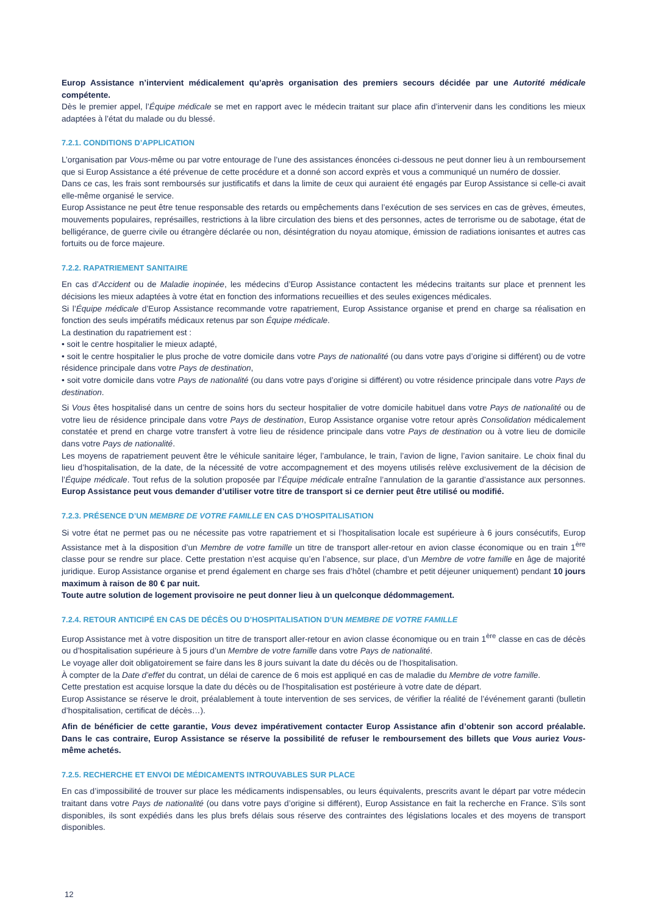Europ Assistance n’intervient médicalement qu’après organisation des premiers secours décidée par une Autorité médicale compétente.
Dès le premier appel, l’Équipe médicale se met en rapport avec le médecin traitant sur place afin d’intervenir dans les conditions les mieux adaptées à l’état du malade ou du blessé.
7.2.1. CONDITIONS D’APPLICATION
L’organisation par Vous-même ou par votre entourage de l’une des assistances énoncées ci-dessous ne peut donner lieu à un remboursement que si Europ Assistance a été prévenue de cette procédure et a donné son accord exprès et vous a communiqué un numéro de dossier.
Dans ce cas, les frais sont remboursés sur justificatifs et dans la limite de ceux qui auraient été engagés par Europ Assistance si celle-ci avait elle-même organisé le service.
Europ Assistance ne peut être tenue responsable des retards ou empêchements dans l’exécution de ses services en cas de grèves, émeutes, mouvements populaires, représailles, restrictions à la libre circulation des biens et des personnes, actes de terrorisme ou de sabotage, état de belligérance, de guerre civile ou étrangère déclarée ou non, désintégration du noyau atomique, émission de radiations ionisantes et autres cas fortuits ou de force majeure.
7.2.2. RAPATRIEMENT SANITAIRE
En cas d’Accident ou de Maladie inopinée, les médecins d’Europ Assistance contactent les médecins traitants sur place et prennent les décisions les mieux adaptées à votre état en fonction des informations recueillies et des seules exigences médicales.
Si l’Équipe médicale d’Europ Assistance recommande votre rapatriement, Europ Assistance organise et prend en charge sa réalisation en fonction des seuls impératifs médicaux retenus par son Équipe médicale.
La destination du rapatriement est :
• soit le centre hospitalier le mieux adapté,
• soit le centre hospitalier le plus proche de votre domicile dans votre Pays de nationalité (ou dans votre pays d’origine si différent) ou de votre résidence principale dans votre Pays de destination,
• soit votre domicile dans votre Pays de nationalité (ou dans votre pays d’origine si différent) ou votre résidence principale dans votre Pays de destination.
Si Vous êtes hospitalisé dans un centre de soins hors du secteur hospitalier de votre domicile habituel dans votre Pays de nationalité ou de votre lieu de résidence principale dans votre Pays de destination, Europ Assistance organise votre retour après Consolidation médicalement constatée et prend en charge votre transfert à votre lieu de résidence principale dans votre Pays de destination ou à votre lieu de domicile dans votre Pays de nationalité.
Les moyens de rapatriement peuvent être le véhicule sanitaire léger, l’ambulance, le train, l’avion de ligne, l’avion sanitaire. Le choix final du lieu d’hospitalisation, de la date, de la nécessité de votre accompagnement et des moyens utilisés relève exclusivement de la décision de l’Équipe médicale. Tout refus de la solution proposée par l’Équipe médicale entraîne l’annulation de la garantie d’assistance aux personnes. Europ Assistance peut vous demander d’utiliser votre titre de transport si ce dernier peut être utilisé ou modifié.
7.2.3. PRÉSENCE D’UN MEMBRE DE VOTRE FAMILLE EN CAS D’HOSPITALISATION
Si votre état ne permet pas ou ne nécessite pas votre rapatriement et si l’hospitalisation locale est supérieure à 6 jours consécutifs, Europ Assistance met à la disposition d’un Membre de votre famille un titre de transport aller-retour en avion classe économique ou en train 1<sup>ère</sup> classe pour se rendre sur place. Cette prestation n’est acquise qu’en l’absence, sur place, d’un Membre de votre famille en âge de majorité juridique. Europ Assistance organise et prend également en charge ses frais d’hôtel (chambre et petit déjeuner uniquement) pendant 10 jours maximum à raison de 80 € par nuit.
Toute autre solution de logement provisoire ne peut donner lieu à un quelconque dédommagement.
7.2.4. RETOUR ANTICIPÉ EN CAS DE DÉCÈS OU D’HOSPITALISATION D’UN MEMBRE DE VOTRE FAMILLE
Europ Assistance met à votre disposition un titre de transport aller-retour en avion classe économique ou en train 1<sup>ère</sup> classe en cas de décès ou d’hospitalisation supérieure à 5 jours d’un Membre de votre famille dans votre Pays de nationalité.
Le voyage aller doit obligatoirement se faire dans les 8 jours suivant la date du décès ou de l’hospitalisation.
À compter de la Date d’effet du contrat, un délai de carence de 6 mois est appliqué en cas de maladie du Membre de votre famille.
Cette prestation est acquise lorsque la date du décès ou de l’hospitalisation est postérieure à votre date de départ.
Europ Assistance se réserve le droit, préalablement à toute intervention de ses services, de vérifier la réalité de l’événement garanti (bulletin d’hospitalisation, certificat de décès…).
Afin de bénéficier de cette garantie, Vous devez impérativement contacter Europ Assistance afin d’obtenir son accord préalable. Dans le cas contraire, Europ Assistance se réserve la possibilité de refuser le remboursement des billets que Vous auriez Vous-même achetés.
7.2.5. RECHERCHE ET ENVOI DE MÉDICAMENTS INTROUVABLES SUR PLACE
En cas d’impossibilité de trouver sur place les médicaments indispensables, ou leurs équivalents, prescrits avant le départ par votre médecin traitant dans votre Pays de nationalité (ou dans votre pays d’origine si différent), Europ Assistance en fait la recherche en France. S’ils sont disponibles, ils sont expédiés dans les plus brefs délais sous réserve des contraintes des législations locales et des moyens de transport disponibles.
12